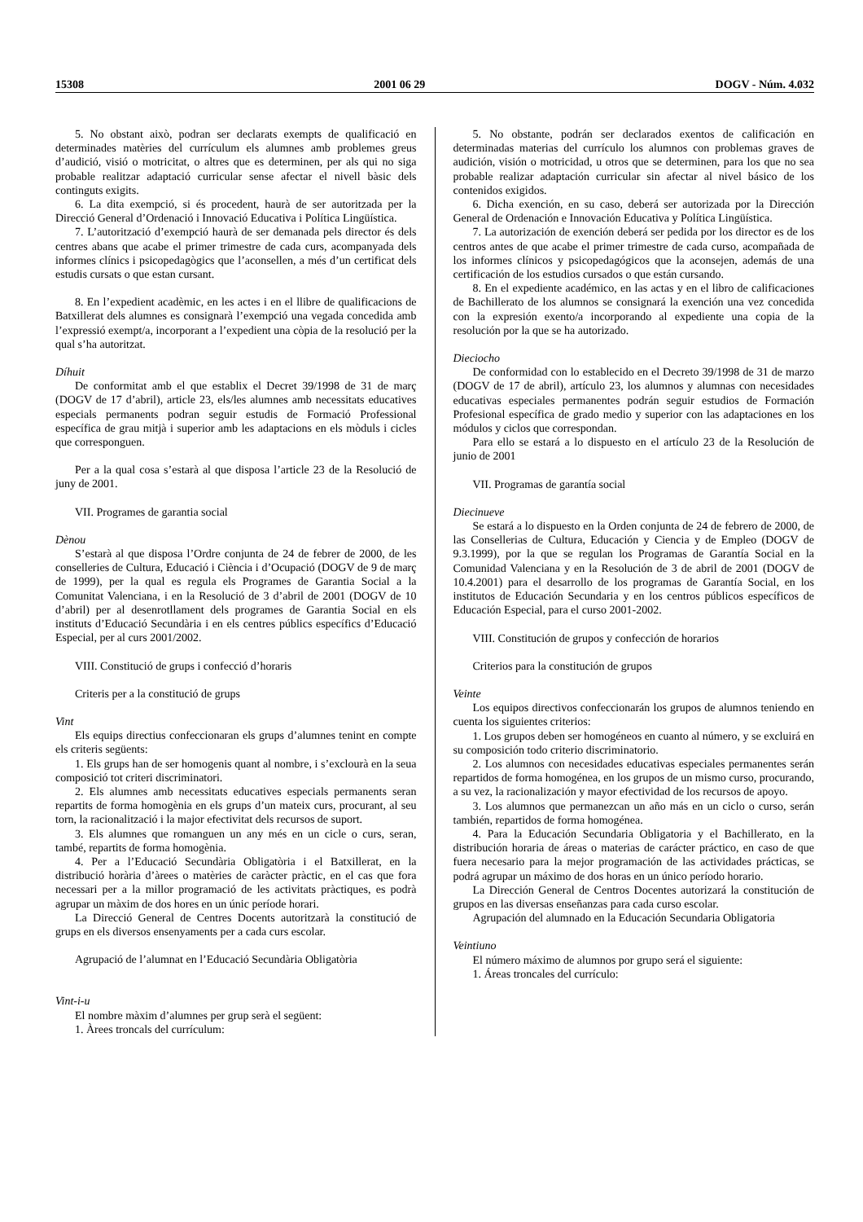15308 2001 06 29 DOGV - Núm. 4.032
5. No obstant això, podran ser declarats exempts de qualificació en determinades matèries del currículum els alumnes amb problemes greus d’audició, visió o motricitat, o altres que es determinen, per als qui no siga probable realitzar adaptació curricular sense afectar el nivell bàsic dels continguts exigits.
6. La dita exempció, si és procedent, haurà de ser autoritzada per la Direcció General d’Ordenació i Innovació Educativa i Política Lingüística.
7. L’autorització d’exempció haurà de ser demanada pels director és dels centres abans que acabe el primer trimestre de cada curs, acompanyada dels informes clínics i psicopedagògics que l’aconsellen, a més d’un certificat dels estudis cursats o que estan cursant.
8. En l’expedient acadèmic, en les actes i en el llibre de qualificacions de Batxillerat dels alumnes es consignarà l’exempció una vegada concedida amb l’expressió exempt/a, incorporant a l’expedient una còpia de la resolució per la qual s’ha autoritzat.
Díhuit
De conformitat amb el que establix el Decret 39/1998 de 31 de març (DOGV de 17 d’abril), article 23, els/les alumnes amb necessitats educatives especials permanents podran seguir estudis de Formació Professional específica de grau mitjà i superior amb les adaptacions en els mòduls i cicles que corresponguen.
Per a la qual cosa s’estarà al que disposa l’article 23 de la Resolució de juny de 2001.
VII. Programes de garantia social
Dènou
S’estarà al que disposa l’Ordre conjunta de 24 de febrer de 2000, de les conselleries de Cultura, Educació i Ciència i d’Ocupació (DOGV de 9 de març de 1999), per la qual es regula els Programes de Garantia Social a la Comunitat Valenciana, i en la Resolució de 3 d’abril de 2001 (DOGV de 10 d’abril) per al desenrotllament dels programes de Garantia Social en els instituts d’Educació Secundària i en els centres públics específics d’Educació Especial, per al curs 2001/2002.
VIII. Constitució de grups i confecció d’horaris
Criteris per a la constitució de grups
Vint
Els equips directius confeccionaran els grups d’alumnes tenint en compte els criteris següents:
1. Els grups han de ser homogenis quant al nombre, i s’exclourà en la seua composició tot criteri discriminatori.
2. Els alumnes amb necessitats educatives especials permanents seran repartits de forma homogènia en els grups d’un mateix curs, procurant, al seu torn, la racionalització i la major efectivitat dels recursos de suport.
3. Els alumnes que romanguen un any més en un cicle o curs, seran, també, repartits de forma homogènia.
4. Per a l’Educació Secundària Obligatòria i el Batxillerat, en la distribució horària d’àrees o matèries de caràcter pràctic, en el cas que fora necessari per a la millor programació de les activitats pràctiques, es podrà agrupar un màxim de dos hores en un únic període horari.
La Direcció General de Centres Docents autoritzarà la constitució de grups en els diversos ensenyaments per a cada curs escolar.
Agrupació de l’alumnat en l’Educació Secundària Obligatòria
Vint-i-u
El nombre màxim d’alumnes per grup serà el següent:
1. Àrees troncals del currículum:
5. No obstante, podrán ser declarados exentos de calificación en determinadas materias del currículo los alumnos con problemas graves de audición, visión o motricidad, u otros que se determinen, para los que no sea probable realizar adaptación curricular sin afectar al nivel básico de los contenidos exigidos.
6. Dicha exención, en su caso, deberá ser autorizada por la Dirección General de Ordenación e Innovación Educativa y Política Lingüística.
7. La autorización de exención deberá ser pedida por los director es de los centros antes de que acabe el primer trimestre de cada curso, acompañada de los informes clínicos y psicopedagógicos que la aconsejen, además de una certificación de los estudios cursados o que están cursando.
8. En el expediente académico, en las actas y en el libro de calificaciones de Bachillerato de los alumnos se consignará la exención una vez concedida con la expresión exento/a incorporando al expediente una copia de la resolución por la que se ha autorizado.
Dieciocho
De conformidad con lo establecido en el Decreto 39/1998 de 31 de marzo (DOGV de 17 de abril), artículo 23, los alumnos y alumnas con necesidades educativas especiales permanentes podrán seguir estudios de Formación Profesional específica de grado medio y superior con las adaptaciones en los módulos y ciclos que correspondan.
Para ello se estará a lo dispuesto en el artículo 23 de la Resolución de junio de 2001
VII. Programas de garantía social
Diecinueve
Se estará a lo dispuesto en la Orden conjunta de 24 de febrero de 2000, de las Consellerias de Cultura, Educación y Ciencia y de Empleo (DOGV de 9.3.1999), por la que se regulan los Programas de Garantía Social en la Comunidad Valenciana y en la Resolución de 3 de abril de 2001 (DOGV de 10.4.2001) para el desarrollo de los programas de Garantía Social, en los institutos de Educación Secundaria y en los centros públicos específicos de Educación Especial, para el curso 2001-2002.
VIII. Constitución de grupos y confección de horarios
Criterios para la constitución de grupos
Veinte
Los equipos directivos confeccionarán los grupos de alumnos teniendo en cuenta los siguientes criterios:
1. Los grupos deben ser homogéneos en cuanto al número, y se excluirá en su composición todo criterio discriminatorio.
2. Los alumnos con necesidades educativas especiales permanentes serán repartidos de forma homogénea, en los grupos de un mismo curso, procurando, a su vez, la racionalización y mayor efectividad de los recursos de apoyo.
3. Los alumnos que permanezcan un año más en un ciclo o curso, serán también, repartidos de forma homogénea.
4. Para la Educación Secundaria Obligatoria y el Bachillerato, en la distribución horaria de áreas o materias de carácter práctico, en caso de que fuera necesario para la mejor programación de las actividades prácticas, se podrá agrupar un máximo de dos horas en un único período horario.
La Dirección General de Centros Docentes autorizará la constitución de grupos en las diversas enseñanzas para cada curso escolar.
Agrupación del alumnado en la Educación Secundaria Obligatoria
Veintiuno
El número máximo de alumnos por grupo será el siguiente:
1. Áreas troncales del currículo: